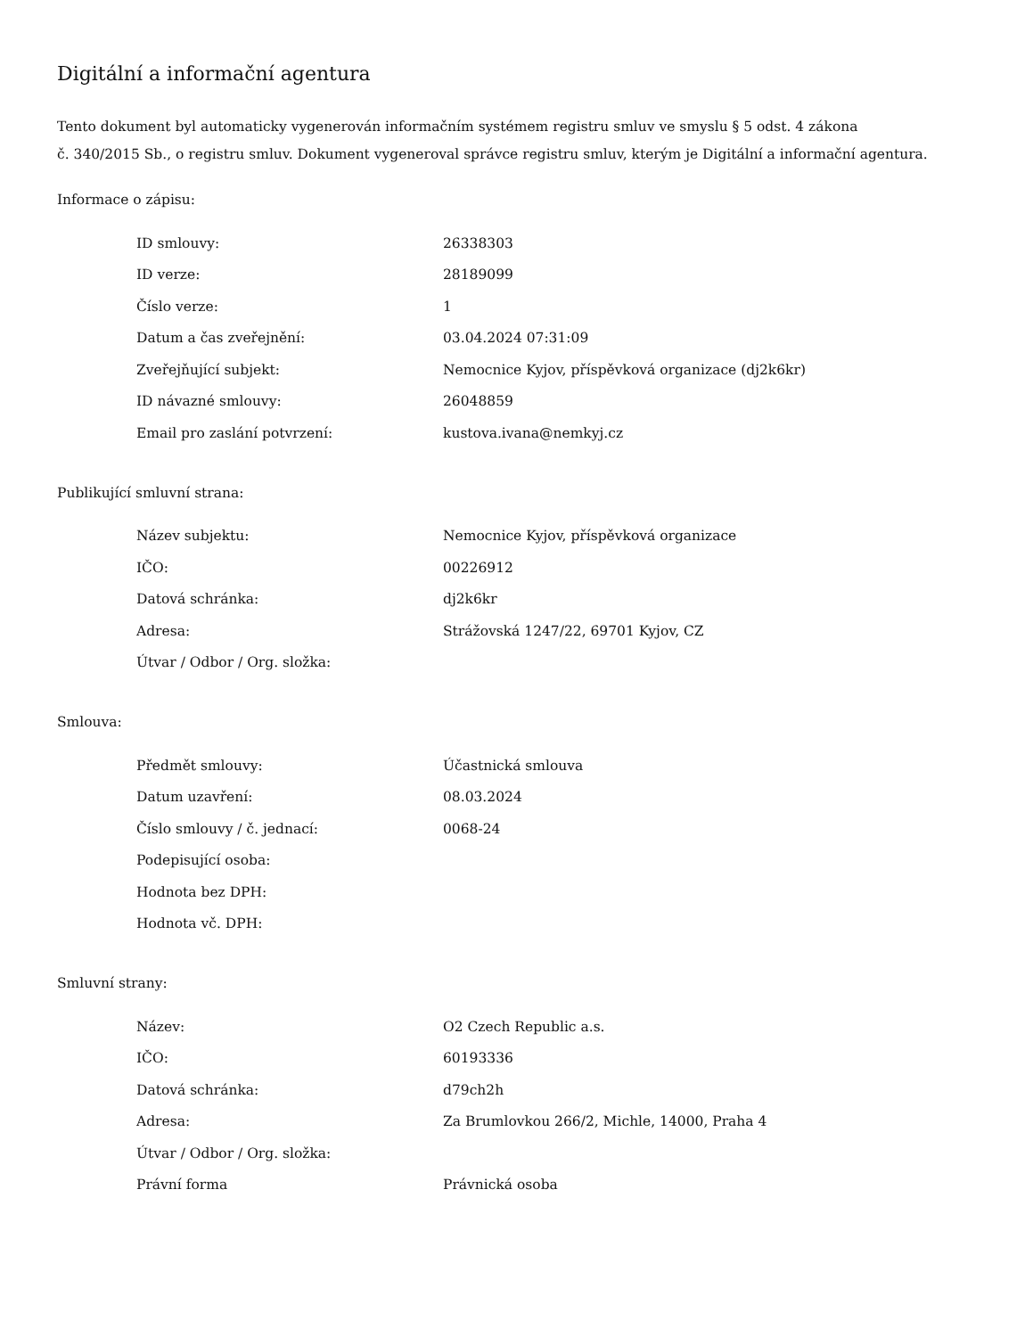Digitální a informační agentura
Tento dokument byl automaticky vygenerován informačním systémem registru smluv ve smyslu § 5 odst. 4 zákona
č. 340/2015 Sb., o registru smluv. Dokument vygeneroval správce registru smluv, kterým je Digitální a informační agentura.
Informace o zápisu:
| ID smlouvy: | 26338303 |
| ID verze: | 28189099 |
| Číslo verze: | 1 |
| Datum a čas zveřejnění: | 03.04.2024 07:31:09 |
| Zveřejňující subjekt: | Nemocnice Kyjov, příspěvková organizace (dj2k6kr) |
| ID návazné smlouvy: | 26048859 |
| Email pro zaslání potvrzení: | kustova.ivana@nemkyj.cz |
Publikující smluvní strana:
| Název subjektu: | Nemocnice Kyjov, příspěvková organizace |
| IČO: | 00226912 |
| Datová schránka: | dj2k6kr |
| Adresa: | Strážovská 1247/22, 69701 Kyjov, CZ |
| Útvar / Odbor / Org. složka: | |
Smlouva:
| Předmět smlouvy: | Účastnická smlouva |
| Datum uzavření: | 08.03.2024 |
| Číslo smlouvy / č. jednací: | 0068-24 |
| Podepisující osoba: | |
| Hodnota bez DPH: | |
| Hodnota vč. DPH: | |
Smluvní strany:
| Název: | O2 Czech Republic a.s. |
| IČO: | 60193336 |
| Datová schránka: | d79ch2h |
| Adresa: | Za Brumlovkou 266/2, Michle, 14000, Praha 4 |
| Útvar / Odbor / Org. složka: | |
| Právní forma | Právnická osoba |